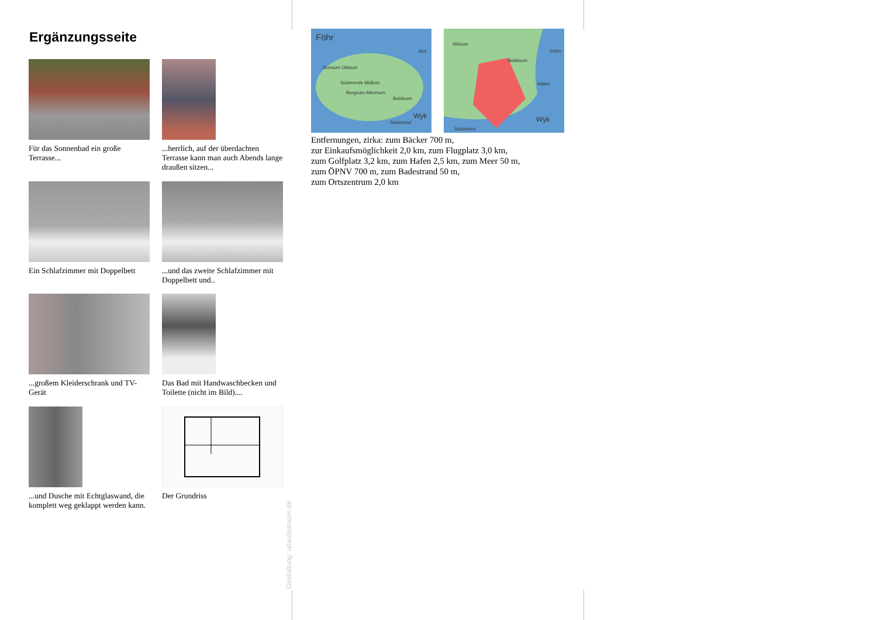Ergänzungsseite
Für das Sonnenbad ein große Terrasse...
...herrlich, auf der überdachten Terrasse kann man auch Abends lange draußen sitzen...
Ein Schlafzimmer mit Doppelbett
...und das zweite Schlafzimmer mit Doppelbett und..
...großem Kleiderschrank und TV-Gerät
Das Bad mit Handwaschbecken und Toilette (nicht im Bild)....
...und Dusche mit Echtglaswand, die komplett weg geklappt werden kann.
Der Grundriss
Föhr
2km
Dunsum Oldsum
Süderende Midlum
Borgsum Alkersum
Boldixum
Wyk
Südstrand
Wrixum
500m
Boldixum
Hafen
Wyk
Südstrand
Entfernungen, zirka: zum Bäcker 700 m,
zur Einkaufsmöglichkeit 2,0 km, zum Flugplatz 3,0 km,
zum Golfplatz 3,2 km, zum Hafen 2,5 km, zum Meer 50 m,
zum ÖPNV 700 m, zum Badestrand 50 m,
zum Ortszentrum 2,0 km
Gestaltung: urlaubstraum.de